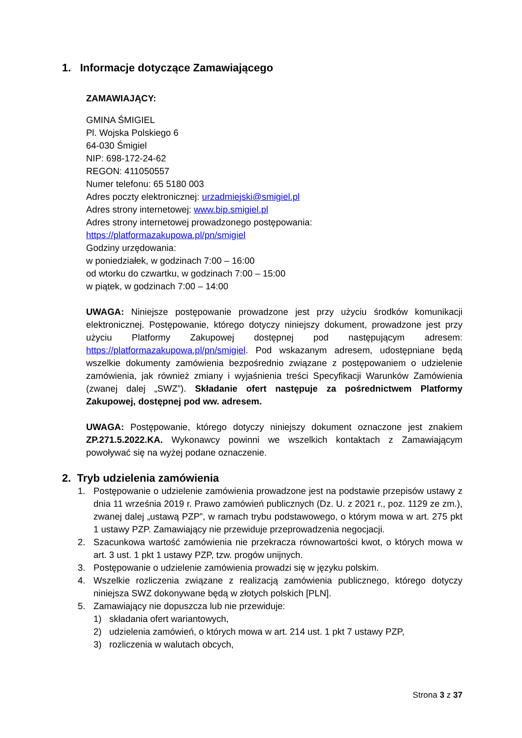1. Informacje dotyczące Zamawiającego
ZAMAWIAJĄCY:
GMINA ŚMIGIEL
Pl. Wojska Polskiego 6
64-030 Śmigiel
NIP: 698-172-24-62
REGON: 411050557
Numer telefonu: 65 5180 003
Adres poczty elektronicznej: urzadmiejski@smigiel.pl
Adres strony internetowej: www.bip.smigiel.pl
Adres strony internetowej prowadzonego postępowania:
https://platformazakupowa.pl/pn/smigiel
Godziny urzędowania:
w poniedziałek, w godzinach 7:00 – 16:00
od wtorku do czwartku, w godzinach 7:00 – 15:00
w piątek, w godzinach 7:00 – 14:00
UWAGA: Niniejsze postępowanie prowadzone jest przy użyciu środków komunikacji elektronicznej. Postępowanie, którego dotyczy niniejszy dokument, prowadzone jest przy użyciu Platformy Zakupowej dostępnej pod następującym adresem: https://platformazakupowa.pl/pn/smigiel. Pod wskazanym adresem, udostępniane będą wszelkie dokumenty zamówienia bezpośrednio związane z postępowaniem o udzielenie zamówienia, jak również zmiany i wyjaśnienia treści Specyfikacji Warunków Zamówienia (zwanej dalej „SWZ”). Składanie ofert następuje za pośrednictwem Platformy Zakupowej, dostępnej pod ww. adresem.
UWAGA: Postępowanie, którego dotyczy niniejszy dokument oznaczone jest znakiem ZP.271.5.2022.KA. Wykonawcy powinni we wszelkich kontaktach z Zamawiającym powoływać się na wyżej podane oznaczenie.
2. Tryb udzielenia zamówienia
1. Postępowanie o udzielenie zamówienia prowadzone jest na podstawie przepisów ustawy z dnia 11 września 2019 r. Prawo zamówień publicznych (Dz. U. z 2021 r., poz. 1129 ze zm.), zwanej dalej „ustawą PZP”, w ramach trybu podstawowego, o którym mowa w art. 275 pkt 1 ustawy PZP. Zamawiający nie przewiduje przeprowadzenia negocjacji.
2. Szacunkowa wartość zamówienia nie przekracza równowartości kwot, o których mowa w art. 3 ust. 1 pkt 1 ustawy PZP, tzw. progów unijnych.
3. Postępowanie o udzielenie zamówienia prowadzi się w języku polskim.
4. Wszelkie rozliczenia związane z realizacją zamówienia publicznego, którego dotyczy niniejsza SWZ dokonywane będą w złotych polskich [PLN].
5. Zamawiający nie dopuszcza lub nie przewiduje:
1) składania ofert wariantowych,
2) udzielenia zamówień, o których mowa w art. 214 ust. 1 pkt 7 ustawy PZP,
3) rozliczenia w walutach obcych,
Strona 3 z 37